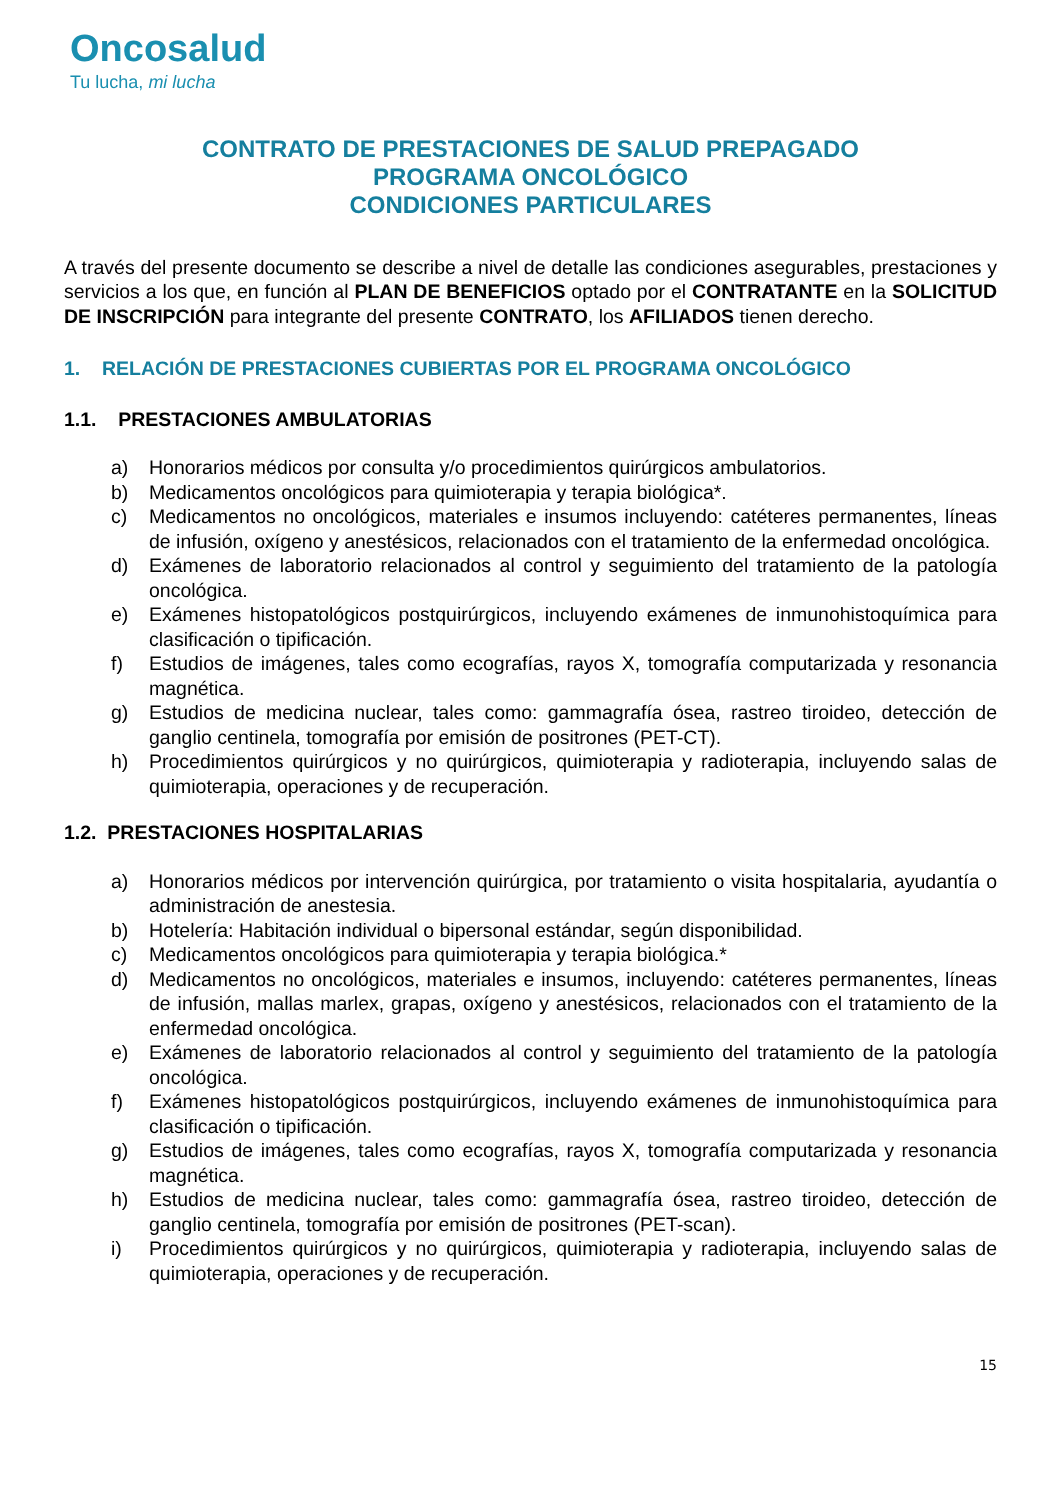Oncosalud
Tu lucha, mi lucha
CONTRATO DE PRESTACIONES DE SALUD PREPAGADO
PROGRAMA ONCOLÓGICO
CONDICIONES PARTICULARES
A través del presente documento se describe a nivel de detalle las condiciones asegurables, prestaciones y servicios a los que, en función al PLAN DE BENEFICIOS optado por el CONTRATANTE en la SOLICITUD DE INSCRIPCIÓN para integrante del presente CONTRATO, los AFILIADOS tienen derecho.
1. RELACIÓN DE PRESTACIONES CUBIERTAS POR EL PROGRAMA ONCOLÓGICO
1.1. PRESTACIONES AMBULATORIAS
a) Honorarios médicos por consulta y/o procedimientos quirúrgicos ambulatorios.
b) Medicamentos oncológicos para quimioterapia y terapia biológica*.
c) Medicamentos no oncológicos, materiales e insumos incluyendo: catéteres permanentes, líneas de infusión, oxígeno y anestésicos, relacionados con el tratamiento de la enfermedad oncológica.
d) Exámenes de laboratorio relacionados al control y seguimiento del tratamiento de la patología oncológica.
e) Exámenes histopatológicos postquirúrgicos, incluyendo exámenes de inmunohistoquímica para clasificación o tipificación.
f) Estudios de imágenes, tales como ecografías, rayos X, tomografía computarizada y resonancia magnética.
g) Estudios de medicina nuclear, tales como: gammagrafía ósea, rastreo tiroideo, detección de ganglio centinela, tomografía por emisión de positrones (PET-CT).
h) Procedimientos quirúrgicos y no quirúrgicos, quimioterapia y radioterapia, incluyendo salas de quimioterapia, operaciones y de recuperación.
1.2. PRESTACIONES HOSPITALARIAS
a) Honorarios médicos por intervención quirúrgica, por tratamiento o visita hospitalaria, ayudantía o administración de anestesia.
b) Hotelería: Habitación individual o bipersonal estándar, según disponibilidad.
c) Medicamentos oncológicos para quimioterapia y terapia biológica.*
d) Medicamentos no oncológicos, materiales e insumos, incluyendo: catéteres permanentes, líneas de infusión, mallas marlex, grapas, oxígeno y anestésicos, relacionados con el tratamiento de la enfermedad oncológica.
e) Exámenes de laboratorio relacionados al control y seguimiento del tratamiento de la patología oncológica.
f) Exámenes histopatológicos postquirúrgicos, incluyendo exámenes de inmunohistoquímica para clasificación o tipificación.
g) Estudios de imágenes, tales como ecografías, rayos X, tomografía computarizada y resonancia magnética.
h) Estudios de medicina nuclear, tales como: gammagrafía ósea, rastreo tiroideo, detección de ganglio centinela, tomografía por emisión de positrones (PET-scan).
i) Procedimientos quirúrgicos y no quirúrgicos, quimioterapia y radioterapia, incluyendo salas de quimioterapia, operaciones y de recuperación.
15